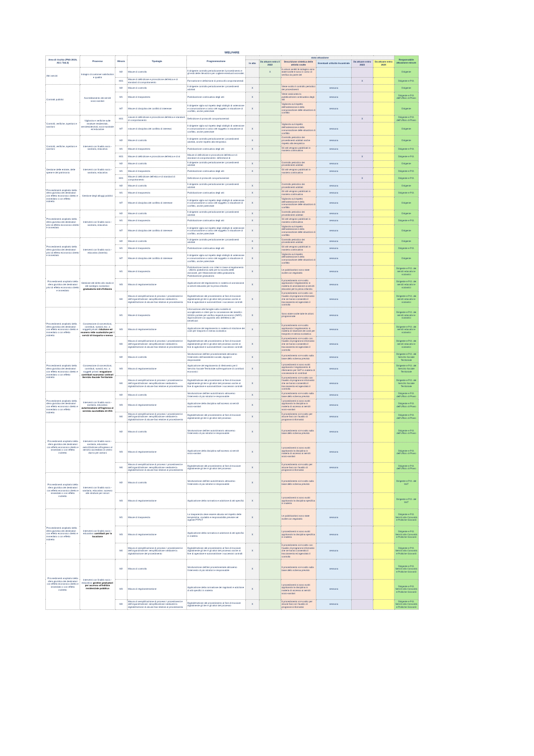| WELFARE | | | | | | | | | | | |
| --- | --- | --- | --- | --- | --- | --- | --- | --- | --- | --- | --- |
| Area di rischio (PNA 2019, All.1 Tab.3) | Processo | Misura | Tipologia | Programmazione | stato attuazione | | | | | | Responsabile attuazione misure |
| | | | | | In atto | Da attuare entro il 2022 | Descrizione sintetica delle attività svolte | Eventuali criticità riscontrate | Da attuare entro 2023 | Da attuare entro 2024 | |
| Altri servizi | Indagini di customer satisfaction e qualità | M2 | Misure di controllo | Il dirigente controlla periodicamente il procedimento e gli esiti delle rilevazioni per cogliere eventuali anomalie; | | X | In alcuni ambiti le indagino sono state svolte e sono in corso di verifica da parte del | | | | Dirigente |
| | | M11 | Misure di definizione e promozione dell'etica e di standard di comportamento | Formazione e definizione di protocolli comportamentali | | | | | X | | Dirigente e P.O. |
| Contratti pubblici | Accreditamento dei servizi socio-sanitari | M2 | Misure di controllo | Il dirigente controlla periodicamente i procedimenti adottati | X | | Viene svolto il controllo periodico dei procedimenti | nessuna | | | Dirigente |
| | | M1 | Misure di trasparenza | Pubblicazione continuativa degli atti | X | | Viene assicurata la pubblicazione continuativa degli atti | nessuna | | | Dirigente e P.O. dell'Ufficio di Piano |
| | | M7 | Misure di disciplina dei conflitti di interesse | Il dirigente vigila sul rispetto degli obblighi di astensione e comunicazione a carico del soggetto in situazione di conflitto, anche potenziale | X | | Vigilanza sul rispetto dell'astensione e della comunicazione delle situazioni di conflitto | nessuna | | | Dirigente |
| Controlli, verifiche, ispezioni e sanzioni | Vigilanza e verifiche sulle strutture residenziali, semiresidenziali, socio-sanitarie ed educative | M11 | misure di definizione e promozione dell'etica e standard di comportamento | Definizione di protocolli comportamentali | | | | | X | | Dirigente e P.O. dell'Ufficio di Piano |
| | | M7 | misure di disciplina del conflitto di interessi | Il dirigente vigila sul rispetto degli obblighi di astensione e comunicazione a carico del soggetto in situazione di conflitto, anche potenziale | X | | Vigilanza sul rispetto dell'astensione e della comunicazione delle situazioni di conflitto | nessuna | | | Dirigente |
| Controlli, verifiche, ispezioni e sanzioni | Interventi con finalità socio - sanitaria, educativa | M2 | Misure di controllo | Il dirigente controlla periodicamente i procedimenti adottati, anche rispetto alla tempistica | X | | Controllo periodico dei procedimenti adottati anche rispetto alla tempistica | nessuna | | | Dirigente |
| | | M1 | Misure di trasparenza | Pubblicazione continuativa degli atti | X | | Gli atti vengono pubblicati in maniera continuativa | nessuna | | | Dirigente e P.O. |
| | | M11 | Misure di definizione e promozione dell'etica e di st | Misure di definizione e promozione dell'etica e di standard di comportamento: definizione di | | | | | X | | Dirigente e P.O. |
| Gestione delle entrate, delle spese e del patrimonio | Interventi con finalità socio - sanitaria, educativa | M2 | Misure di controllo | Il dirigente controlla periodicamente i procedimenti adottati | X | | Controllo periodico dei procedimenti adottati | nessuna | | | Dirigente |
| | | M1 | Misure di trasparenza | Pubblicazione continuativa degli atti | X | | Gli atti vengono pubblicati in maniera continuativa | nessuna | | | Dirigente e P.O. |
| | | M11 | Misure di definizione dell'etica e di standard di comportamento | Definizione di protocolli comportamentali | | | | | X | | Dirigente e P.O. |
| Provvedimenti ampliativi della sfera giuridica dei destinatari con effetto economico diretto e immediato o con effetto indiretto | Gestione degli alloggi pubblici | M2 | Misure di controllo | Il dirigente controlla periodicamente i procedimenti adottati | X | | Controllo periodico dei procedimenti adottati | nessuna | | | Dirigente |
| | | M1 | Misure di trasparenza | Pubblicazione continuativa degli atti | X | | Gli atti vengono pubblicati in maniera continuativa | nessuna | | | Dirigente e P.O. |
| | | M7 | Misure di disciplina del conflitto di interesse | Il dirigente vigila sul rispetto degli obblighi di astensione e comunicazione a carico del soggetto in situazione di conflitto, anche potenziale | X | | Vigilanza sul rispetto dell'astensione e della comunicazione delle situazioni di conflitto | nessuna | | | Dirigente |
| Provvedimenti ampliativi della sfera giuridica dei destinatari privi di effetto economico diretto e immediato | Interventi con finalità socio - sanitaria, educativa | M2 | Misure di controllo | Il dirigente controlla periodicamente i procedimenti adottati | X | | Controllo periodico dei procedimenti adottati | nessuna | | | Dirigente |
| | | M1 | Misure di trasparenza | Pubblicazione continuativa degli atti | X | | Gli atti vengono pubblicati in maniera continuativa | nessuna | | | Dirigente e P.O. |
| | | M7 | Misure di disciplina del conflitto di interesse | Il dirigente vigila sul rispetto degli obblighi di astensione e comunicazione a carico del soggetto in situazione di conflitto, anche potenziale | X | | Vigilanza sul rispetto dell'astensione e della comunicazione delle situazioni di conflitto | nessuna | | | Dirigente |
| Provvedimenti ampliativi della sfera giuridica dei destinatari privi di effetto economico diretto e immediato | Interventi con finalità socio - educativa (Inserito) | M2 | Misure di controllo | Il dirigente controlla periodicamente i procedimenti adottati | X | | Controllo periodico dei procedimenti adottati | nessuna | | | Dirigente |
| | | M1 | Misure di trasparenza | Pubblicazione continuativa degli atti | X | | Gli atti vengono pubblicati in maniera continuativa | nessuna | | | Dirigente e P.O. |
| | | M7 | Misure di disciplina del conflitto di interesse | Il dirigente vigila sul rispetto degli obblighi di astensione e comunicazione a carico del soggetto in situazione di conflitto, anche potenziale | X | | Vigilanza sul rispetto dell'astensione e della comunicazione delle situazioni di conflitto | nessuna | | | Dirigente |
| Provvedimenti ampliativi della sfera giuridica dei destinatari privi di effetto economico diretto e immediato | Gestione del diritto allo studio e del sostegno scolastico: graduatoria nidi d'infanzia | M1 | Misure di trasparenza | Pubblicazione bando con criteri in base al regolamento . Utilizzo piattaforma web per la raccolta delle domande, per l'elaborazione della graduatoria. Pubblicazione graduatoria | X | | Le pubblicazioni sono state svolte con regolarità | nessuna | | | Dirigente e P.O. dei servizi educativi e scolastici |
| | | M3 | Misura di regolamentazione | Applicazione del regolamento in materia di ammissione ai servizi educativi per la prima infanzia | X | | Il procedimento si è svolto applicando il regolamento in materia di ammissione ai servizi educativi per la prima infanzia | nessuna | | | Dirigente e P.O. dei servizi educativi e scolastici |
| | | M4 | Misura di semplificazione di processi / procedimenti e dell'organizzazione: semplificazione mediante la digitalizzazione di alcune fasi relative al procedimento | Digitalizzazione del procedimento al fine di tracciare digitalmente gli iter e gli attori del processo anche al fine di agevolare e automatizzare i successivi controlli | X | | Il procedimento si è svolto con l'ausilio di programmi informatici che ne hanno consentito il tracciamento ed agevolato il controllo | nessuna | | | Dirigente e P.O. dei servizi educativi e scolastici |
| Provvedimenti ampliativi della sfera giuridica dei destinatari con effetto economico diretto e immediato o con effetto indiretto | Concessione di sovvenzioni, contributi, sussidi, ecc. a soggetti privati: riduzione ed esonero rette scolastiche per i servizi di trasporto e mensa | M1 | Misure di trasparenza | Informazione alle famiglie sulla modalità di accoglimento e criteri per la concessione dei benefici- Utilizzo portale per verifica requisiti economici (ISEE). Approvazione con apposito atto dell'elenco dei beneficiari | X | | Sono state svolte tutte le azioni programmate | nessuna | | | Dirigente e P.O. dei servizi educativi e scolastici |
| | | M3 | Misura di regolamentazione | Applicazione del regolamento in materia di riduzione dei costi per trasporto e mensa scolastica | X | | Il procedimento si è svolto applicando il regolamento in materia di riduzione dei costi per trasporto e mensa scolastica | nessuna | | | Dirigente e P.O. dei servizi educativi e scolastici |
| | | M4 | Misura di semplificazione di processi / procedimenti e dell'organizzazione: semplificazione mediante la digitalizzazione di alcune fasi relative al procedimento | Digitalizzazione del procedimento al fine di tracciare digitalmente gli iter e gli attori del processo anche al fine di agevolare e automatizzare i successivi controlli | X | | Il procedimento si è svolto con l'ausilio di programmi informatici che ne hanno consentito il tracciamento ed agevolato il controllo | nessuna | | | Dirigente e P.O. dei servizi educativi e scolastici |
| Provvedimenti ampliativi della sfera giuridica dei destinatari con effetto economico diretto e immediato o con effetto indiretto | Concessione di sovvenzioni, contributi, sussidi, ecc. a soggetti privati: erogazione contributi economici ordinari Servizio Sociale Territoriale | M2 | Misura di controllo | Strutturazione dell'iter procedimentale attraverso l'intervento dell'assistente sociale, équipe e responsabile | X | | Il procedimento si è svolto sulla base dello schema previsto | nessuna | | | Dirigente e P.O. del Servizio Sociale Territoriale |
| | | M3 | Misura di regolamentazione | Applicazione del regolamento di riferimento per il Servizio Sociale Territoriale sull'erogazione di contributi economici | X | | I procedimenti si sono svolti applicando il regolamento di riferimento per SST in materia di concessione di contributi | nessuna | | | Dirigente e P.O. del Servizio Sociale Territoriale |
| | | M4 | Misura di semplificazione di processi / procedimenti e dell'organizzazione: semplificazione mediante la digitalizzazione di alcune fasi relative al procedimento | Digitalizzazione del procedimento al fine di tracciare digitalmente gli iter e gli attori del processo anche al fine di agevolare e automatizzare i successivi controlli | X | | Il procedimento si è svolto con l'ausilio di programmi informatici che ne hanno consentito il tracciamento ed agevolato il controllo | nessuna | | | Dirigente e P.O. del Servizio Sociale Territoriale |
| Provvedimenti ampliativi della sfera giuridica dei destinatari con effetto economico diretto e immediato o con effetto indiretto | Interventi con finalità socio - sanitaria, educativa: autorizzazione all'ingresso al servizio accreditato di CRA | M2 | Misura di controllo | Strutturazione dell'iter autorizzatorio attraverso l'intervento di più istruttori e responsabile | X | | Il procedimento si è svolto sulla base dello schema previsto | nessuna | | | Dirigente e P.O. dell'Ufficio di Piano |
| | | M3 | Misura di regolamentazione | Applicazione della disciplina sull'accesso ai servizi socio-sanitari | X | | I procedimenti si sono svolti applicando la disciplina in materia di accesso ai servizi socio-sanitari | nessuna | | | Dirigente e P.O. dell'Ufficio di Piano |
| | | M4 | Misura di semplificazione di processi / procedimenti e dell'organizzazione: semplificazione mediante la digitalizzazione di alcune fasi relative al procedimento | Digitalizzazione del procedimento al fine di tracciare digitalmente gli iter e gli attori del processo | X | | Il procedimento si è svolto per alcune fasi con l'ausilio di programmi informatici | nessuna | | | Dirigente e P.O. dell'Ufficio di Piano |
| Provvedimenti ampliativi della sfera giuridica dei destinatari con effetto economico diretto e immediato o con effetto indiretto | Interventi con finalità socio - sanitaria, educativa: autorizzazione all'ingresso al servizio accreditato di centro diurno per anziani | M2 | Misura di controllo | Strutturazione dell'iter autorizzatorio attraverso l'intervento di più istruttori e responsabile | X | | Il procedimento si è svolto sulla base dello schema previsto | nessuna | | | Dirigente e P.O. dell'Ufficio di Piano |
| | | M3 | Misura di regolamentazione | Applicazione della disciplina sull'accesso ai servizi socio-sanitari | X | | I procedimenti si sono svolti applicando la disciplina in materia di accesso ai servizi socio-sanitari | nessuna | | | Dirigente e P.O. dell'Ufficio di Piano |
| | | M4 | Misura di semplificazione di processi / procedimenti e dell'organizzazione: semplificazione mediante la digitalizzazione di alcune fasi relative al procedimento | Digitalizzazione del procedimento al fine di tracciare digitalmente gli iter e gli attori del processo | X | | Il procedimento si è svolto per alcune fasi con l'ausilio di programmi informatici | nessuna | | | Dirigente e P.O. dell'Ufficio di Piano |
| Provvedimenti ampliativi della sfera giuridica dei destinatari con effetto economico diretto e immediato o con effetto indiretto | Interventi con finalità socio - sanitaria, educativa: accesso alle strutture per minori | M2 | Misura di controllo | Strutturazione dell'iter autorizzatorio attraverso l'intervento di più istruttori e responsabile | X | | Il procedimento si è svolto sulla base dello schema previsto | | | | Dirigente e P.O. del SST |
| | | M3 | Misura di regolamentazione | Applicazione della normativa e adozione di atti specifici | X | | I procedimenti si sono svolti applicando la disciplina specifica in materia | | | | Dirigente e P.O. del SST |
| Provvedimenti ampliativi della sfera giuridica dei destinatari con effetto economico diretto e immediato o con effetto indiretto | Interventi con finalità socio - educativa: contributi per la locazione | M1 | Misure di trasparenza | La trasparenza deve essere attuata nel rispetto delle tempistiche, modalità e responsabilità previste nel vigente PTPCT | X | | Le pubblicazioni sono state svolte con regolarità | nessuna | | | Dirigente e P.O. Servizi alla Comunità e Politiche Giovanili |
| | | M3 | Misura di regolamentazione | Applicazione della normativa e adozione di atti specifici in materia | X | | I procedimenti si sono svolti applicando la disciplina specifica in materia | nessuna | | | Dirigente e P.O. Servizi alla Comunità e Politiche Giovanili |
| | | M4 | Misura di semplificazione di processi / procedimenti e dell'organizzazione: semplificazione mediante la digitalizzazione del procedimento | Digitalizzazione del procedimento al fine di tracciare digitalmente gli iter e gli attori del processo anche al fine di agevolare e automatizzare i successivi controlli | X | | Il procedimento si è svolto con l'ausilio di programmi informatici che ne hanno consentito il tracciamento ed agevolato il controllo | nessuna | | | Dirigente e P.O. Servizi alla Comunità e Politiche Giovanili |
| Provvedimenti ampliativi della sfera giuridica dei destinatari con effetto economico diretto e immediato o con effetto indiretto | Interventi con finalità socio - educativa: gestine graduatori per accesso all'edilizia residenziale pubblica | M2 | Misura di controllo | Strutturazione dell'iter procedimentale attraverso l'intervento di più istruttori e responsabile | X | | Il procedimento si è svolto sulla base dello schema previsto | nessuna | | | Dirigente e P.O. Servizi alla Comunità e Politiche Giovanili |
| | | M3 | Misura di regolamentazione | Applicazione della normativae dei ragolamti e adozione di atti specifici in materia | X | | I procedimenti si sono svolti applicando la disciplina in materia di accesso ai servizi socio-sanitari | nessuna | | | Dirigente e P.O. Servizi alla Comunità e Politiche Giovanili |
| | | M4 | Misura di semplificazione di processi / procedimenti e dell'organizzazione: semplificazione mediante la digitalizzazione di alcune fasi relative al procedimento | Digitalizzazione del procedimento al fine di tracciare digitalmente gli iter e gli attori del processo | X | | Il procedimento si è svolto per alcune fasi con l'ausilio di programmi informatici | nessuna | | | Dirigente e P.O. Servizi alla Comunità e Politiche Giovanili |